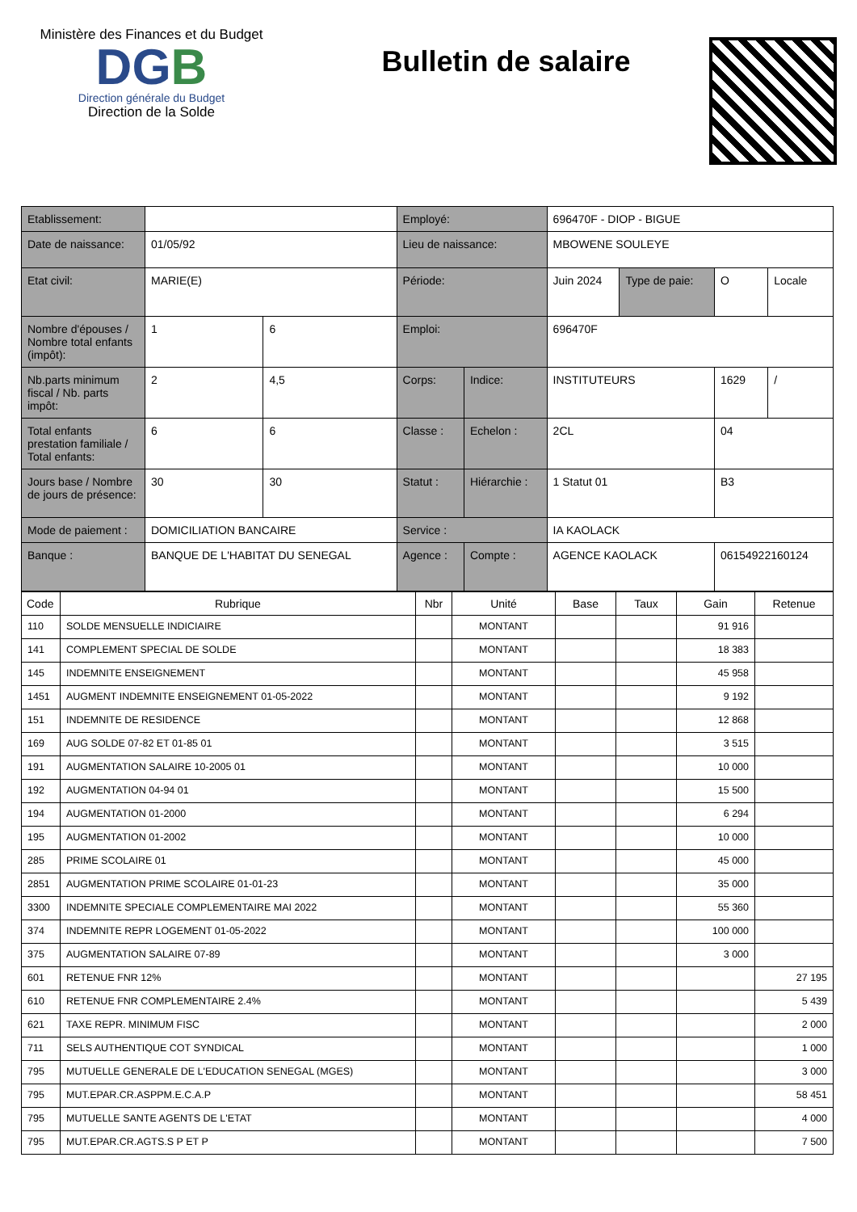Ministère des Finances et du Budget
DGB
Direction générale du Budget
Direction de la Solde
Bulletin de salaire
| Etablissement: | | | Employé: | | 696470F - DIOP - BIGUE | | | |
| Date de naissance: | 01/05/92 | | Lieu de naissance: | | MBOWENE SOULEYE | | | |
| Etat civil: | MARIE(E) | | Période: | | Juin 2024 | Type de paie: | O | Locale |
| Nombre d'épouses / Nombre total enfants (impôt): | 1 | 6 | Emploi: | | 696470F | | | |
| Nb.parts minimum fiscal / Nb. parts impôt: | 2 | 4,5 | Corps: | Indice: | INSTITUTEURS | | 1629 | / |
| Total enfants prestation familiale / Total enfants: | 6 | 6 | Classe : | Echelon : | 2CL | | 04 | |
| Jours base / Nombre de jours de présence: | 30 | 30 | Statut : | Hiérarchie : | 1 Statut 01 | | B3 | |
| Mode de paiement : | DOMICILIATION BANCAIRE | | Service : | | IA KAOLACK | | | |
| Banque : | BANQUE DE L'HABITAT DU SENEGAL | | Agence : | Compte : | AGENCE KAOLACK | | 06154922160124 | |
| Code | Rubrique | Nbr | Unité | Base | Taux | Gain | Retenue |
| --- | --- | --- | --- | --- | --- | --- | --- |
| 110 | SOLDE MENSUELLE INDICIAIRE | | MONTANT | | | 91 916 | |
| 141 | COMPLEMENT SPECIAL DE SOLDE | | MONTANT | | | 18 383 | |
| 145 | INDEMNITE ENSEIGNEMENT | | MONTANT | | | 45 958 | |
| 1451 | AUGMENT INDEMNITE ENSEIGNEMENT 01-05-2022 | | MONTANT | | | 9 192 | |
| 151 | INDEMNITE DE RESIDENCE | | MONTANT | | | 12 868 | |
| 169 | AUG SOLDE 07-82 ET 01-85 01 | | MONTANT | | | 3 515 | |
| 191 | AUGMENTATION SALAIRE 10-2005 01 | | MONTANT | | | 10 000 | |
| 192 | AUGMENTATION 04-94 01 | | MONTANT | | | 15 500 | |
| 194 | AUGMENTATION 01-2000 | | MONTANT | | | 6 294 | |
| 195 | AUGMENTATION 01-2002 | | MONTANT | | | 10 000 | |
| 285 | PRIME SCOLAIRE 01 | | MONTANT | | | 45 000 | |
| 2851 | AUGMENTATION PRIME SCOLAIRE 01-01-23 | | MONTANT | | | 35 000 | |
| 3300 | INDEMNITE SPECIALE COMPLEMENTAIRE MAI 2022 | | MONTANT | | | 55 360 | |
| 374 | INDEMNITE REPR LOGEMENT 01-05-2022 | | MONTANT | | | 100 000 | |
| 375 | AUGMENTATION SALAIRE 07-89 | | MONTANT | | | 3 000 | |
| 601 | RETENUE FNR 12% | | MONTANT | | | | 27 195 |
| 610 | RETENUE FNR COMPLEMENTAIRE 2.4% | | MONTANT | | | | 5 439 |
| 621 | TAXE REPR. MINIMUM FISC | | MONTANT | | | | 2 000 |
| 711 | SELS AUTHENTIQUE COT SYNDICAL | | MONTANT | | | | 1 000 |
| 795 | MUTUELLE GENERALE DE L'EDUCATION SENEGAL (MGES) | | MONTANT | | | | 3 000 |
| 795 | MUT.EPAR.CR.ASPPM.E.C.A.P | | MONTANT | | | | 58 451 |
| 795 | MUTUELLE SANTE AGENTS DE L'ETAT | | MONTANT | | | | 4 000 |
| 795 | MUT.EPAR.CR.AGTS.S P ET P | | MONTANT | | | | 7 500 |